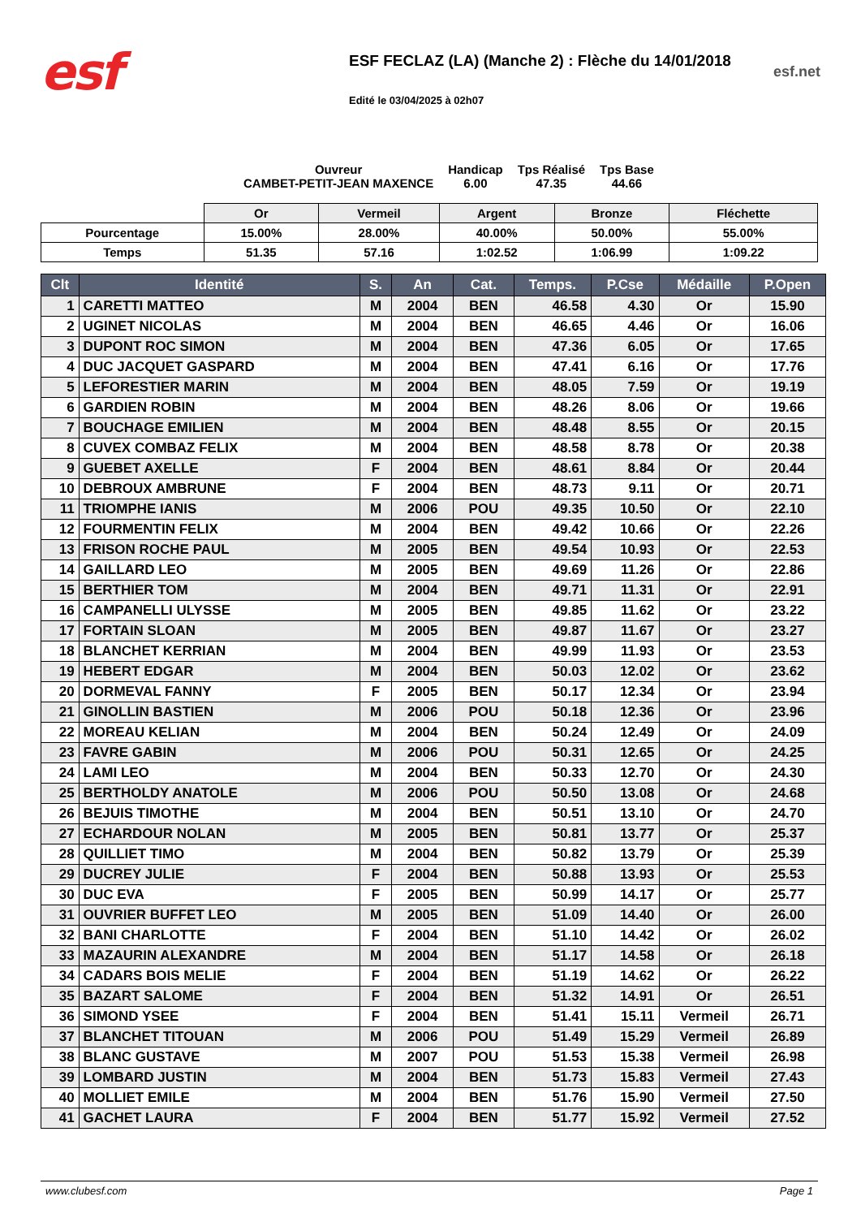esf
ESF FECLAZ (LA) (Manche 2) : Flèche du 14/01/2018
Edité le 03/04/2025 à 02h07
esf.net
Ouvreur
CAMBET-PETIT-JEAN MAXENCE
Handicap
6.00
Tps Réalisé
47.35
Tps Base
44.66
| | Or | Vermeil | Argent | Bronze | Fléchette |
| Pourcentage | 15.00% | 28.00% | 40.00% | 50.00% | 55.00% |
| Temps | 51.35 | 57.16 | 1:02.52 | 1:06.99 | 1:09.22 |
| Clt | Identité | S. | An | Cat. | Temps. | P.Cse | Médaille | P.Open |
| --- | --- | --- | --- | --- | --- | --- | --- | --- |
| 1 | CARETTI MATTEO | M | 2004 | BEN | 46.58 | 4.30 | Or | 15.90 |
| 2 | UGINET NICOLAS | M | 2004 | BEN | 46.65 | 4.46 | Or | 16.06 |
| 3 | DUPONT ROC SIMON | M | 2004 | BEN | 47.36 | 6.05 | Or | 17.65 |
| 4 | DUC JACQUET GASPARD | M | 2004 | BEN | 47.41 | 6.16 | Or | 17.76 |
| 5 | LEFORESTIER MARIN | M | 2004 | BEN | 48.05 | 7.59 | Or | 19.19 |
| 6 | GARDIEN ROBIN | M | 2004 | BEN | 48.26 | 8.06 | Or | 19.66 |
| 7 | BOUCHAGE EMILIEN | M | 2004 | BEN | 48.48 | 8.55 | Or | 20.15 |
| 8 | CUVEX COMBAZ FELIX | M | 2004 | BEN | 48.58 | 8.78 | Or | 20.38 |
| 9 | GUEBET AXELLE | F | 2004 | BEN | 48.61 | 8.84 | Or | 20.44 |
| 10 | DEBROUX AMBRUNE | F | 2004 | BEN | 48.73 | 9.11 | Or | 20.71 |
| 11 | TRIOMPHE IANIS | M | 2006 | POU | 49.35 | 10.50 | Or | 22.10 |
| 12 | FOURMENTIN FELIX | M | 2004 | BEN | 49.42 | 10.66 | Or | 22.26 |
| 13 | FRISON ROCHE PAUL | M | 2005 | BEN | 49.54 | 10.93 | Or | 22.53 |
| 14 | GAILLARD LEO | M | 2005 | BEN | 49.69 | 11.26 | Or | 22.86 |
| 15 | BERTHIER TOM | M | 2004 | BEN | 49.71 | 11.31 | Or | 22.91 |
| 16 | CAMPANELLI ULYSSE | M | 2005 | BEN | 49.85 | 11.62 | Or | 23.22 |
| 17 | FORTAIN SLOAN | M | 2005 | BEN | 49.87 | 11.67 | Or | 23.27 |
| 18 | BLANCHET KERRIAN | M | 2004 | BEN | 49.99 | 11.93 | Or | 23.53 |
| 19 | HEBERT EDGAR | M | 2004 | BEN | 50.03 | 12.02 | Or | 23.62 |
| 20 | DORMEVAL FANNY | F | 2005 | BEN | 50.17 | 12.34 | Or | 23.94 |
| 21 | GINOLLIN BASTIEN | M | 2006 | POU | 50.18 | 12.36 | Or | 23.96 |
| 22 | MOREAU KELIAN | M | 2004 | BEN | 50.24 | 12.49 | Or | 24.09 |
| 23 | FAVRE GABIN | M | 2006 | POU | 50.31 | 12.65 | Or | 24.25 |
| 24 | LAMI LEO | M | 2004 | BEN | 50.33 | 12.70 | Or | 24.30 |
| 25 | BERTHOLDY ANATOLE | M | 2006 | POU | 50.50 | 13.08 | Or | 24.68 |
| 26 | BEJUIS TIMOTHE | M | 2004 | BEN | 50.51 | 13.10 | Or | 24.70 |
| 27 | ECHARDOUR NOLAN | M | 2005 | BEN | 50.81 | 13.77 | Or | 25.37 |
| 28 | QUILLIET TIMO | M | 2004 | BEN | 50.82 | 13.79 | Or | 25.39 |
| 29 | DUCREY JULIE | F | 2004 | BEN | 50.88 | 13.93 | Or | 25.53 |
| 30 | DUC EVA | F | 2005 | BEN | 50.99 | 14.17 | Or | 25.77 |
| 31 | OUVRIER BUFFET LEO | M | 2005 | BEN | 51.09 | 14.40 | Or | 26.00 |
| 32 | BANI CHARLOTTE | F | 2004 | BEN | 51.10 | 14.42 | Or | 26.02 |
| 33 | MAZAURIN ALEXANDRE | M | 2004 | BEN | 51.17 | 14.58 | Or | 26.18 |
| 34 | CADARS BOIS MELIE | F | 2004 | BEN | 51.19 | 14.62 | Or | 26.22 |
| 35 | BAZART SALOME | F | 2004 | BEN | 51.32 | 14.91 | Or | 26.51 |
| 36 | SIMOND YSEE | F | 2004 | BEN | 51.41 | 15.11 | Vermeil | 26.71 |
| 37 | BLANCHET TITOUAN | M | 2006 | POU | 51.49 | 15.29 | Vermeil | 26.89 |
| 38 | BLANC GUSTAVE | M | 2007 | POU | 51.53 | 15.38 | Vermeil | 26.98 |
| 39 | LOMBARD JUSTIN | M | 2004 | BEN | 51.73 | 15.83 | Vermeil | 27.43 |
| 40 | MOLLIET EMILE | M | 2004 | BEN | 51.76 | 15.90 | Vermeil | 27.50 |
| 41 | GACHET LAURA | F | 2004 | BEN | 51.77 | 15.92 | Vermeil | 27.52 |
www.clubesf.com Page 1